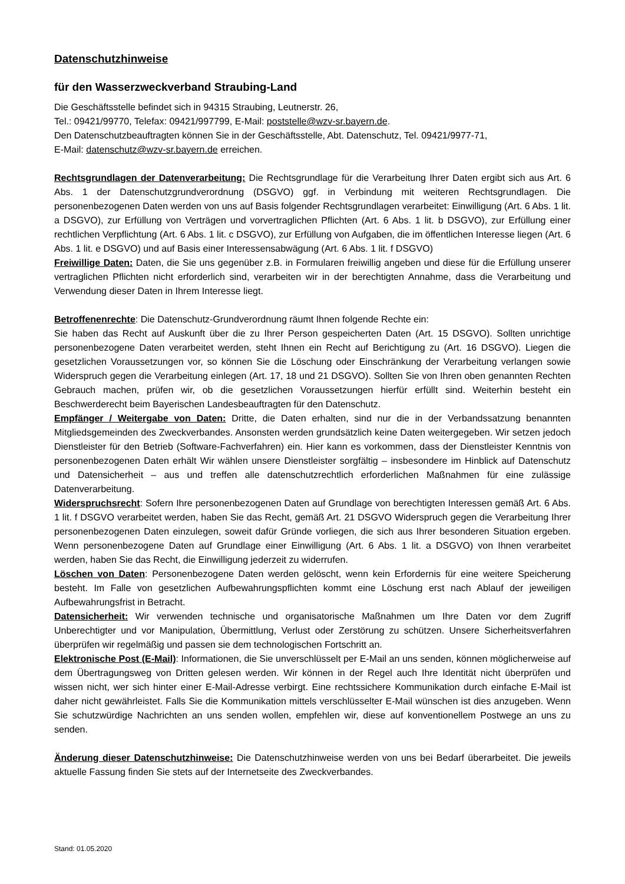Datenschutzhinweise
für den Wasserzweckverband Straubing-Land
Die Geschäftsstelle befindet sich in 94315 Straubing, Leutnerstr. 26,
Tel.: 09421/99770, Telefax: 09421/997799, E-Mail: poststelle@wzv-sr.bayern.de.
Den Datenschutzbeauftragten können Sie in der Geschäftsstelle, Abt. Datenschutz, Tel. 09421/9977-71,
E-Mail: datenschutz@wzv-sr.bayern.de erreichen.
Rechtsgrundlagen der Datenverarbeitung: Die Rechtsgrundlage für die Verarbeitung Ihrer Daten ergibt sich aus Art. 6 Abs. 1 der Datenschutzgrundverordnung (DSGVO) ggf. in Verbindung mit weiteren Rechtsgrundlagen. Die personenbezogenen Daten werden von uns auf Basis folgender Rechtsgrundlagen verarbeitet: Einwilligung (Art. 6 Abs. 1 lit. a DSGVO), zur Erfüllung von Verträgen und vorvertraglichen Pflichten (Art. 6 Abs. 1 lit. b DSGVO), zur Erfüllung einer rechtlichen Verpflichtung (Art. 6 Abs. 1 lit. c DSGVO), zur Erfüllung von Aufgaben, die im öffentlichen Interesse liegen (Art. 6 Abs. 1 lit. e DSGVO) und auf Basis einer Interessensabwägung (Art. 6 Abs. 1 lit. f DSGVO)
Freiwillige Daten: Daten, die Sie uns gegenüber z.B. in Formularen freiwillig angeben und diese für die Erfüllung unserer vertraglichen Pflichten nicht erforderlich sind, verarbeiten wir in der berechtigten Annahme, dass die Verarbeitung und Verwendung dieser Daten in Ihrem Interesse liegt.
Betroffenenrechte: Die Datenschutz-Grundverordnung räumt Ihnen folgende Rechte ein:
Sie haben das Recht auf Auskunft über die zu Ihrer Person gespeicherten Daten (Art. 15 DSGVO). Sollten unrichtige personenbezogene Daten verarbeitet werden, steht Ihnen ein Recht auf Berichtigung zu (Art. 16 DSGVO). Liegen die gesetzlichen Voraussetzungen vor, so können Sie die Löschung oder Einschränkung der Verarbeitung verlangen sowie Widerspruch gegen die Verarbeitung einlegen (Art. 17, 18 und 21 DSGVO). Sollten Sie von Ihren oben genannten Rechten Gebrauch machen, prüfen wir, ob die gesetzlichen Voraussetzungen hierfür erfüllt sind. Weiterhin besteht ein Beschwerderecht beim Bayerischen Landesbeauftragten für den Datenschutz.
Empfänger / Weitergabe von Daten: Dritte, die Daten erhalten, sind nur die in der Verbandssatzung benannten Mitgliedsgemeinden des Zweckverbandes. Ansonsten werden grundsätzlich keine Daten weitergegeben. Wir setzen jedoch Dienstleister für den Betrieb (Software-Fachverfahren) ein. Hier kann es vorkommen, dass der Dienstleister Kenntnis von personenbezogenen Daten erhält Wir wählen unsere Dienstleister sorgfältig – insbesondere im Hinblick auf Datenschutz und Datensicherheit – aus und treffen alle datenschutzrechtlich erforderlichen Maßnahmen für eine zulässige Datenverarbeitung.
Widerspruchsrecht: Sofern Ihre personenbezogenen Daten auf Grundlage von berechtigten Interessen gemäß Art. 6 Abs. 1 lit. f DSGVO verarbeitet werden, haben Sie das Recht, gemäß Art. 21 DSGVO Widerspruch gegen die Verarbeitung Ihrer personenbezogenen Daten einzulegen, soweit dafür Gründe vorliegen, die sich aus Ihrer besonderen Situation ergeben. Wenn personenbezogene Daten auf Grundlage einer Einwilligung (Art. 6 Abs. 1 lit. a DSGVO) von Ihnen verarbeitet werden, haben Sie das Recht, die Einwilligung jederzeit zu widerrufen.
Löschen von Daten: Personenbezogene Daten werden gelöscht, wenn kein Erfordernis für eine weitere Speicherung besteht. Im Falle von gesetzlichen Aufbewahrungspflichten kommt eine Löschung erst nach Ablauf der jeweiligen Aufbewahrungsfrist in Betracht.
Datensicherheit: Wir verwenden technische und organisatorische Maßnahmen um Ihre Daten vor dem Zugriff Unberechtigter und vor Manipulation, Übermittlung, Verlust oder Zerstörung zu schützen. Unsere Sicherheitsverfahren überprüfen wir regelmäßig und passen sie dem technologischen Fortschritt an.
Elektronische Post (E-Mail): Informationen, die Sie unverschlüsselt per E-Mail an uns senden, können möglicherweise auf dem Übertragungsweg von Dritten gelesen werden. Wir können in der Regel auch Ihre Identität nicht überprüfen und wissen nicht, wer sich hinter einer E-Mail-Adresse verbirgt. Eine rechtssichere Kommunikation durch einfache E-Mail ist daher nicht gewährleistet. Falls Sie die Kommunikation mittels verschlüsselter E-Mail wünschen ist dies anzugeben. Wenn Sie schutzwürdige Nachrichten an uns senden wollen, empfehlen wir, diese auf konventionellem Postwege an uns zu senden.
Änderung dieser Datenschutzhinweise: Die Datenschutzhinweise werden von uns bei Bedarf überarbeitet. Die jeweils aktuelle Fassung finden Sie stets auf der Internetseite des Zweckverbandes.
Stand: 01.05.2020